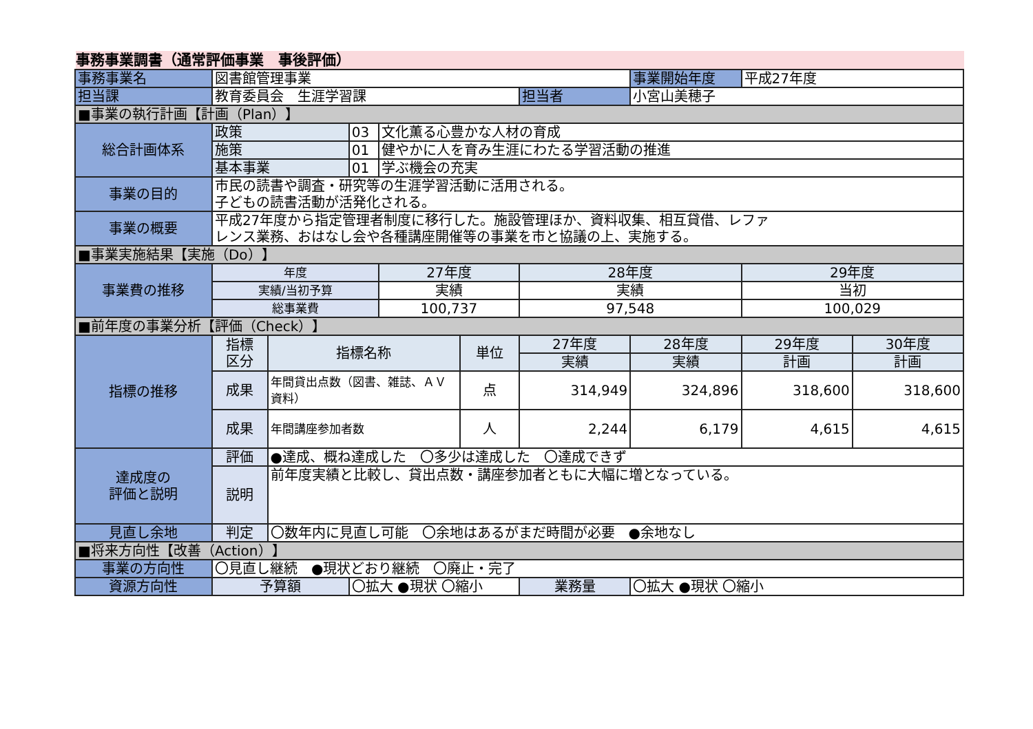事務事業調書（通常評価事業　事後評価）
| 事務事業名 | 図書館管理事業 | | | | | | 事業開始年度 | 平成27年度 | |
| 担当課 | 教育委員会 生涯学習課 | | | | | 担当者 | 小宮山美穂子 | | |
| ■事業の執行計画【計画（Plan）】 | | | | | | | | | |
| 総合計画体系 | 政策 | | 03 | 文化薫る心豊かな人材の育成 | | | | | |
| | 施策 | | 01 | 健やかに人を育み生涯にわたる学習活動の推進 | | | | | |
| | 基本事業 | | 01 | 学ぶ機会の充実 | | | | | |
| 事業の目的 | 市民の読書や調査・研究等の生涯学習活動に活用される。 子どもの読書活動が活発化される。 | | | | | | | | |
| 事業の概要 | 平成27年度から指定管理者制度に移行した。施設管理ほか、資料収集、相互貸借、レファ レンス業務、おはなし会や各種講座開催等の事業を市と協議の上、実施する。 | | | | | | | | |
| ■事業実施結果【実施（Do）】 | | | | | | | | | |
| 事業費の推移 | 年度 | | | 27年度 | | 28年度 | | 29年度 | |
| | 実績/当初予算 | | | 実績 | | 実績 | | 当初 | |
| | 総事業費 | | | 100,737 | | 97,548 | | 100,029 | |
| ■前年度の事業分析【評価（Check）】 | | | | | | | | | |
| 指標の推移 | 指標 区分 | 指標名称 | | | 単位 | 27年度 | 28年度 | 29年度 | 30年度 |
| | | | | | | 実績 | 実績 | 計画 | 計画 |
| | 成果 | 年間貸出点数（図書、雑誌、ＡＶ資料） | | | 点 | 314,949 | 324,896 | 318,600 | 318,600 |
| | 成果 | 年間講座参加者数 | | | 人 | 2,244 | 6,179 | 4,615 | 4,615 |
| 達成度の 評価と説明 | 評価 | ●達成、概ね達成した 〇多少は達成した 〇達成できず | | | | | | | |
| | 説明 | 前年度実績と比較し、貸出点数・講座参加者ともに大幅に増となっている。 | | | | | | | |
| 見直し余地 | 判定 | 〇数年内に見直し可能 〇余地はあるがまだ時間が必要 ●余地なし | | | | | | | |
| ■将来方向性【改善（Action）】 | | | | | | | | | |
| 事業の方向性 | 〇見直し継続 ●現状どおり継続 〇廃止・完了 | | | | | | | | |
| 資源方向性 | 予算額 | | 〇拡大 ●現状 〇縮小 | | | 業務量 | 〇拡大 ●現状 〇縮小 | | |